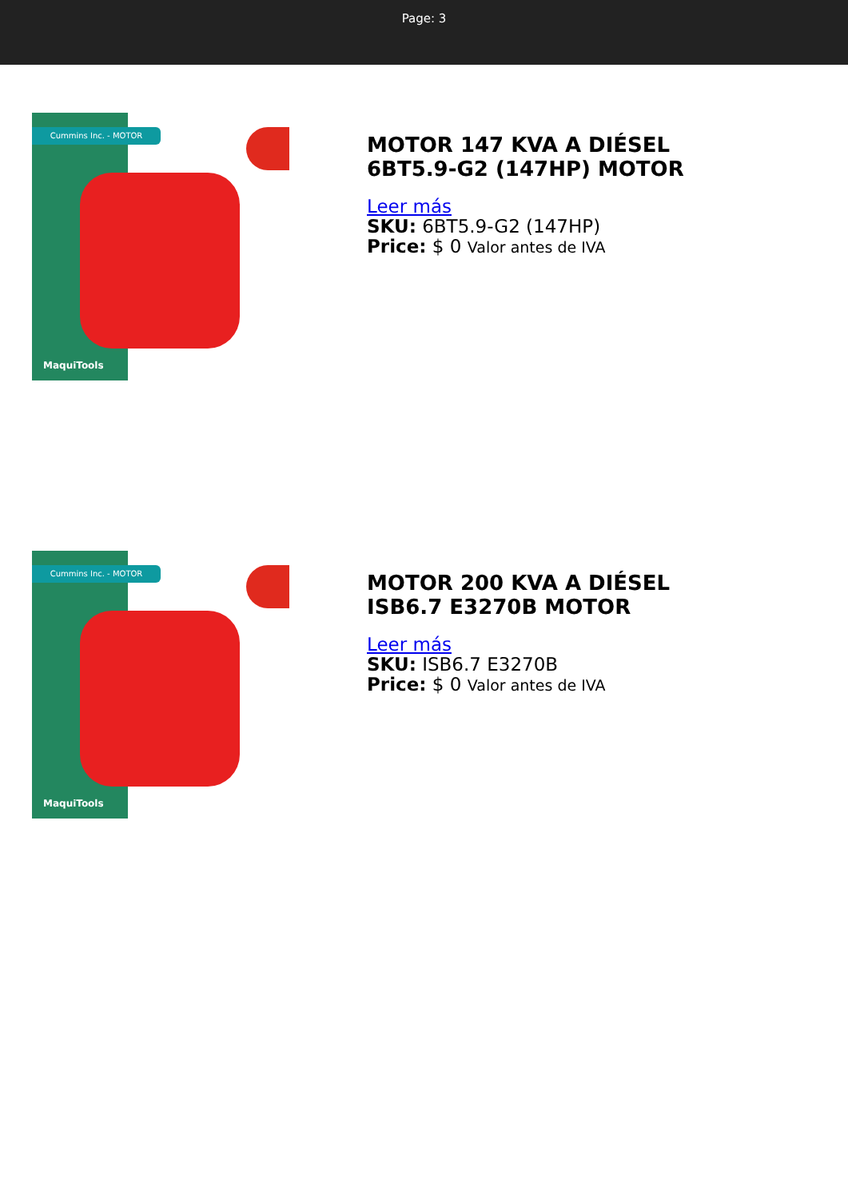Page: 3
Cummins Inc. - MOTOR
MaquiTools
MOTOR 147 KVA A DIÉSEL
6BT5.9-G2 (147HP) MOTOR
Leer más
SKU: 6BT5.9-G2 (147HP)
Price: $ 0 Valor antes de IVA
Cummins Inc. - MOTOR
MaquiTools
MOTOR 200 KVA A DIÉSEL
ISB6.7 E3270B MOTOR
Leer más
SKU: ISB6.7 E3270B
Price: $ 0 Valor antes de IVA